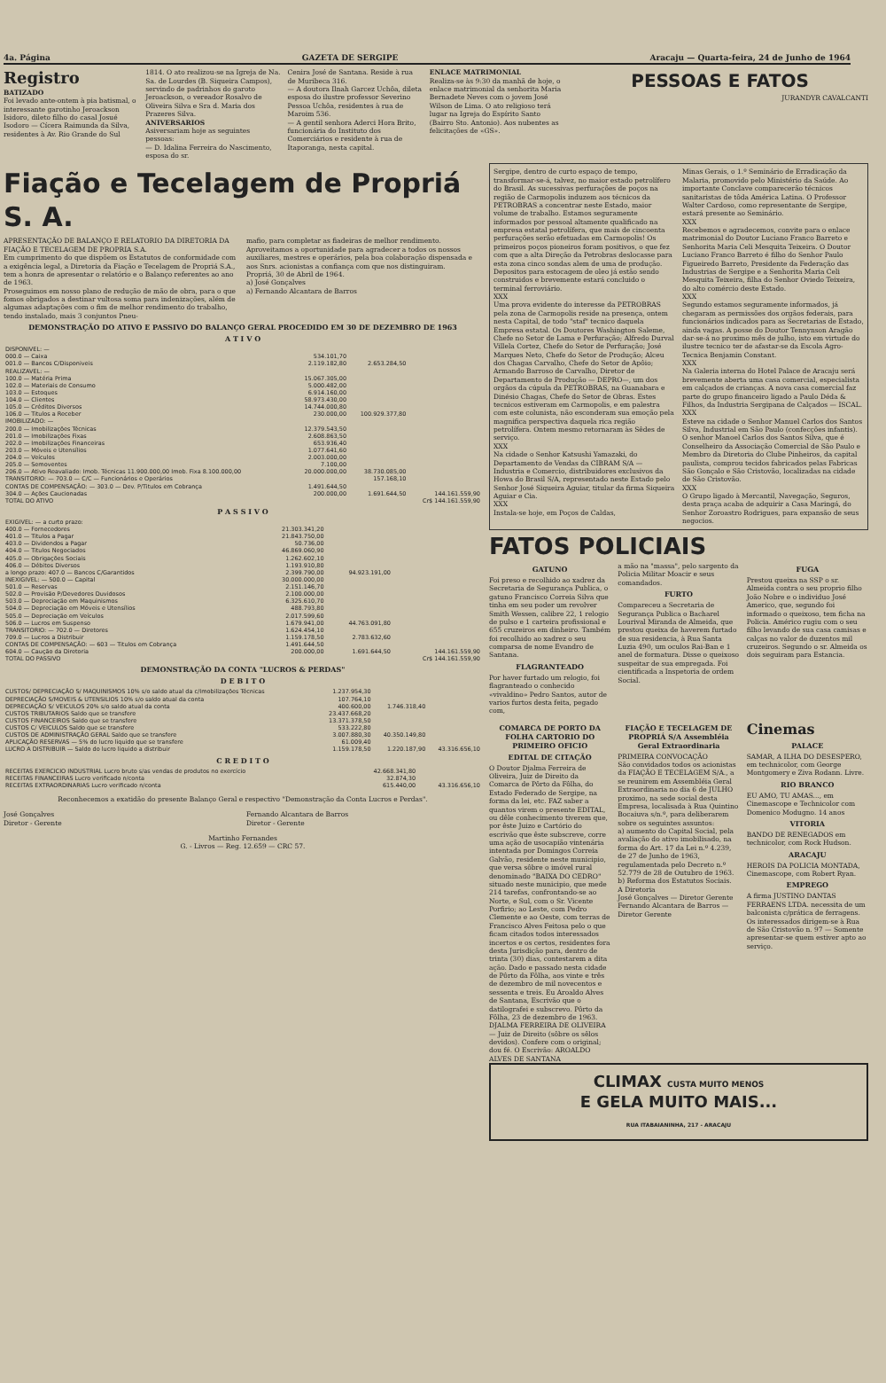4a. Página GAZETA DE SERGIPE Aracaju — Quarta-feira, 24 de Junho de 1964
Registro
BATIZADO
Foi levado ante-ontem à pia batismal, o interessante garotinho Jeroackson Isidoro, dileto filho do casal Josué Isodoro — Cícera Raimunda da Silva, residentes à Av. Rio Grande do Sul
1814. O ato realizou-se na Igreja de Na. Sa. de Lourdes (B. Siqueira Campos), servindo de padrinhos do garoto Jeroackson, o vereador Rosalvo de Oliveira Silva e Sra d. Maria dos Prazeres Silva.
ANIVERSARIOS
Asiversariam hoje as seguintes pessoas:
— D. Idalina Ferreira do Nascimento, esposa do sr.
Cenira José de Santana. Reside à rua de Muribeca 316.
— A doutora Ilnah Garcez Uchôa, dileta esposa do ilustre professor Severino Pessoa Uchôa, residentes à rua de Maroim 536.
— A gentil senhora Aderci Hora Brito, funcionária do Instituto dos Comerciários e residente à rua de Itaporanga, nesta capital.
ENLACE MATRIMONIAL
Realiza-se às 9:30 da manhã de hoje, o enlace matrimonial da senhorita Maria Bernadete Neves com o jovem José Wilson de Lima. O ato religioso terá lugar na Igreja do Espírito Santo (Bairro Sto. Antonio). Aos nubentes as felicitações de «GS».
PESSOAS E FATOS
JURANDYR CAVALCANTI
Fiação e Tecelagem de Propriá S. A.
APRESENTAÇÃO DE BALANÇO E RELATORIO DA DIRETORIA DA FIAÇÃO E TECELAGEM DE PROPRIA S.A.
Em cumprimento do que dispõem os Estatutos de conformidade com a exigência legal, a Diretoria da Fiação e Tecelagem de Propriá S.A., tem a honra de apresentar o relatório e o Balanço referentes ao ano de 1963.
Proseguimos em nosso plano de redução de mão de obra, para o que fomos obrigados a destinar vultosa soma para indenizações, além de algumas adaptações com o fim de melhor rendimento do trabalho, tendo instalado, mais 3 conjuntos Pneu-
mafio, para completar as fiadeiras de melhor rendimento.
Aproveitamos a oportunidade para agradecer a todos os nossos auxiliares, mestres e operários, pela boa colaboração dispensada e aos Snrs. acionistas a confiança com que nos distinguiram.
Propriá, 30 de Abril de 1964.
a) José Gonçalves
a) Fernando Alcantara de Barros
DEMONSTRAÇÃO DO ATIVO E PASSIVO DO BALANÇO GERAL PROCEDIDO EM 30 DE DEZEMBRO DE 1963
A T I V O
| DISPONIVEL: — | | | |
| 000.0 — Caixa | 534.101,70 | | |
| 001.0 — Bancos C/Disponiveis | 2.119.182,80 | 2.653.284,50 | |
| REALIZAVEL: — | | | |
| 100.0 — Matéria Prima | 15.067.305,00 | | |
| 102.0 — Materiais de Consumo | 5.000.482,00 | | |
| 103.0 — Estoques | 6.914.160,00 | | |
| 104.0 — Clientes | 58.973.430,00 | | |
| 105.0 — Créditos Diversos | 14.744.000,80 | | |
| 106.0 — Titulos a Receber | 230.000,00 | 100.929.377,80 | |
| IMOBILIZADO: — | | | |
| 200.0 — Imobilizações Técnicas | 12.379.543,50 | | |
| 201.0 — Imobilizações Fixas | 2.608.863,50 | | |
| 202.0 — Imobilizações Financeiras | 653.936,40 | | |
| 203.0 — Móveis e Utensílios | 1.077.641,60 | | |
| 204.0 — Veículos | 2.003.000,00 | | |
| 205.0 — Semoventes | 7.100,00 | | |
| 206.0 — Ativo Reavaliado: Imob. Técnicas 11.900.000,00 Imob. Fixa 8.100.000,00 | 20.000.000,00 | 38.730.085,00 | |
| TRANSITORIO: — 703.0 — C/C — Funcionários e Operários | | 157.168,10 | |
| CONTAS DE COMPENSAÇÃO: — 303.0 — Dev. P/Titulos em Cobrança | 1.491.644,50 | | |
| 304.0 — Ações Caucionadas | 200.000,00 | 1.691.644,50 | 144.161.559,90 |
| TOTAL DO ATIVO | | | Cr$ 144.161.559,90 |
P A S S I V O
| EXIGIVEL: — a curto prazo: | | | |
| 400.0 — Fornecedores | 21.303.341,20 | | |
| 401.0 — Titulos a Pagar | 21.843.750,00 | | |
| 403.0 — Dividendos a Pagar | 50.736,00 | | |
| 404.0 — Titulos Negociados | 46.869.060,90 | | |
| 405.0 — Obrigações Sociais | 1.262.602,10 | | |
| 406.0 — Débitos Diversos | 1.193.910,80 | | |
| a longo prazo: 407.0 — Bancos C/Garantidos | 2.399.790,00 | 94.923.191,00 | |
| INEXIGIVEL: — 500.0 — Capital | 30.000.000,00 | | |
| 501.0 — Reservas | 2.151.146,70 | | |
| 502.0 — Provisão P/Devedores Duvidosos | 2.100.000,00 | | |
| 503.0 — Depreciação em Maquinismos | 6.325.610,70 | | |
| 504.0 — Depreciação em Móveis e Utensílios | 488.793,80 | | |
| 505.0 — Depreciação em Veículos | 2.017.599,60 | | |
| 506.0 — Lucros em Suspenso | 1.679.941,00 | 44.763.091,80 | |
| TRANSITORIO: — 702.0 — Diretores | 1.624.454,10 | | |
| 709.0 — Lucros a Distribuir | 1.159.178,50 | 2.783.632,60 | |
| CONTAS DE COMPENSAÇÃO: — 603 — Titulos em Cobrança | 1.491.644,50 | | |
| 604.0 — Caução da Diretoria | 200.000,00 | 1.691.644,50 | 144.161.559,90 |
| TOTAL DO PASSIVO | | | Cr$ 144.161.559,90 |
DEMONSTRAÇÃO DA CONTA "LUCROS & PERDAS"
D E B I T O
| CUSTOS/ DEPRECIAÇÃO S/ MAQUINISMOS 10% s/o saldo atual da c/Imobilizações Técnicas | 1.237.954,30 | | |
| DEPRECIAÇÃO S/MOVEIS & UTENSILIOS 10% s/o saldo atual da conta | 107.764,10 | | |
| DEPRECIAÇÃO S/ VEICULOS 20% s/o saldo atual da conta | 400.600,00 | 1.746.318,40 | |
| CUSTOS TRIBUTARIOS Saldo que se transfere | 23.437.668,20 | | |
| CUSTOS FINANCEIROS Saldo que se transfere | 13.371.378,50 | | |
| CUSTOS C/ VEICULOS Saldo que se transfere | 533.222,80 | | |
| CUSTOS DE ADMINISTRAÇÃO GERAL Saldo que se transfere | 3.007.880,30 | 40.350.149,80 | |
| APLICAÇÃO RESERVAS — 5% do lucro liquido que se transfere | 61.009,40 | | |
| LUCRO A DISTRIBUIR — Saldo do lucro liquido a distribuir | 1.159.178,50 | 1.220.187,90 | 43.316.656,10 |
C R E D I T O
| RECEITAS EXERCICIO INDUSTRIAL Lucro bruto s/as vendas de produtos no exercício | | 42.668.341,80 | |
| RECEITAS FINANCEIRAS Lucro verificado n/conta | | 32.874,30 | |
| RECEITAS EXTRAORDINARIAS Lucro verificado n/conta | | 615.440,00 | 43.316.656,10 |
Reconhecemos a exatidão do presente Balanço Geral e respectivo "Demonstração da Conta Lucros e Perdas".
José Gonçalves
Diretor - Gerente
Fernando Alcantara de Barros
Diretor - Gerente
Martinho Fernandes
G. - Livros — Reg. 12.659 — CRC 57.
Sergipe, dentro de curto espaço de tempo, transformar-se-á, talvez, no maior estado petrolífero do Brasil. As sucessivas perfurações de poços na região de Carmopolis induzem aos técnicos da PETROBRAS a concentrar neste Estado, maior volume de trabalho. Estamos seguramente informados por pessoal altamente qualificado na empresa estatal petrolífera, que mais de cincoenta perfurações serão efetuadas em Carmopolis! Os primeiros poços pioneiros foram positivos, o que fez com que a alta Direção da Petrobras deslocasse para esta zona cinco sondas alem de uma de produção. Depositos para estocagem de oleo já estão sendo construidos e brevemente estará concluido o terminal ferroviário.
XXX
Uma prova evidente do interesse da PETROBRAS pela zona de Carmopolis reside na presença, ontem nesta Capital, de todo "staf" tecnico daquela Empresa estatal. Os Doutores Washington Saleme, Chefe no Setor de Lama e Perfuração; Alfredo Durval Villela Cortez, Chefe do Setor de Perfuração; José Marques Neto, Chefe do Setor de Produção; Alceu dos Chagas Carvalho, Chefe do Setor de Apôio; Armando Barroso de Carvalho, Diretor de Departamento de Produção — DEPRO—, um dos orgãos da cúpula da PETROBRAS, na Guanabara e Dinésio Chagas, Chefe do Setor de Obras. Estes tecnicos estiveram em Carmopolis, e em palestra com este colunista, não esconderam sua emoção pela magnifica perspectiva daquela rica região petrolífera. Ontem mesmo retornaram às Sêdes de serviço.
XXX
Na cidade o Senhor Katsushi Yamazaki, do Departamento de Vendas da CIBRAM S/A — Industria e Comercio, distribuidores exclusivos da Howa do Brasil S/A, representado neste Estado pelo Senhor José Siqueira Aguiar, titular da firma Siqueira Aguiar e Cia.
XXX
Instala-se hoje, em Poços de Caldas,
Minas Gerais, o 1.º Seminário de Erradicação da Malaria, promovido pelo Ministério da Saúde. Ao importante Conclave comparecerão técnicos sanitaristas de tôda América Latina. O Professor Walter Cardoso, como representante de Sergipe, estará presente ao Seminário.
XXX
Recebemos e agradecemos, convite para o enlace matrimonial do Doutor Luciano Franco Barreto e Senhorita Maria Celi Mesquita Teixeira. O Doutor Luciano Franco Barreto é filho do Senhor Paulo Figueiredo Barreto, Presidente da Federação das Industrias de Sergipe e a Senhorita Maria Celi Mesquita Teixeira, filha do Senhor Oviedo Teixeira, do alto comércio deste Estado.
XXX
Segundo estamos seguramente informados, já chegaram as permissões dos orgãos federais, para funcionários indicados para as Secretarias de Estado, ainda vagas. A posse do Doutor Tennynson Aragão dar-se-á no proximo mês de julho, isto em virtude do ilustre tecnico ter de afastar-se da Escola Agro-Tecnica Benjamin Constant.
XXX
Na Galeria interna do Hotel Palace de Aracaju será brevemente aberta uma casa comercial, especialista em calçados de crianças. A nova casa comercial faz parte do grupo financeiro ligado a Paulo Déda & Filhos, da Industria Sergipana de Calçados — ISCAL.
XXX
Esteve na cidade o Senhor Manuel Carlos dos Santos Silva, Industrial em São Paulo (confecções infantis). O senhor Manoel Carlos dos Santos Silva, que é Conselheiro da Associação Comercial de São Paulo e Membro da Diretoria do Clube Pinheiros, da capital paulista, comprou tecidos fabricados pelas Fabricas São Gonçalo e São Cristovão, localizadas na cidade de São Cristovão.
XXX
O Grupo ligado à Mercantil, Navegação, Seguros, desta praça acaba de adquirir a Casa Maringá, do Senhor Zoroastro Rodrigues, para expansão de seus negocios.
FATOS POLICIAIS
GATUNO
Foi preso e recolhido ao xadrez da Secretaria de Segurança Publica, o gatuno Francisco Correia Silva que tinha em seu poder um revolver Smith Wessen, calibre 22, 1 relogio de pulso e 1 carteira profissional e 655 cruzeiros em dinheiro. Também foi recolhido ao xadrez o seu comparsa de nome Evandro de Santana.
FLAGRANTEADO
Por haver furtado um relogio, foi flagranteado o conhecido «vivaldino» Pedro Santos, autor de varios furtos desta feita, pegado com,
a mão na "massa", pelo sargento da Policia Militar Moacir e seus comandados.
FURTO
Compareceu a Secretaria de Segurança Publica o Bacharel Lourival Miranda de Almeida, que prestou queixa de haverem furtado de sua residencia, à Rua Santa Luzia 490, um oculos Rai-Ban e 1 anel de formatura. Disse o queixoso suspeitar de sua empregada. Foi cientificada a Inspetoria de ordem Social.
FUGA
Prestou queixa na SSP o sr. Almeida contra o seu proprio filho João Nobre e o individuo José Americo, que, segundo foi informado o queixoso, tem ficha na Policia. Américo rugiu com o seu filho levando de sua casa camisas e calças no valor de duzentos mil cruzeiros. Segundo o sr. Almeida os dois seguiram para Estancia.
COMARCA DE PORTO DA FOLHA CARTORIO DO PRIMEIRO OFICIO
EDITAL DE CITAÇÃO
O Doutor Djalma Ferreira de Oliveira, Juiz de Direito da Comarca de Pôrto da Fôlha, do Estado Federado de Sergipe, na forma da lei, etc. FAZ saber a quantos virem o presente EDITAL, ou dêle conhecimento tiverem que, por êste Juizo e Cartório do escrivão que êste subscreve, corre uma ação de usocapião vintenária intentada por Domingos Correia Galvão, residente neste municipio, que versa sôbre o imóvel rural denominado "BAIXA DO CEDRO" situado neste municipio, que mede 214 tarefas, confrontando-se ao Norte, e Sul, com o Sr. Vicente Porfirio; ao Leste, com Pedro Clemente e ao Oeste, com terras de Francisco Alves Feitosa pelo o que ficam citados todos interessados incertos e os certos, residentes fora desta Jurisdição para, dentro de trinta (30) dias, contestarem a dita ação. Dado e passado nesta cidade de Pôrto da Fôlha, aos vinte e três de dezembro de mil novecentos e sessenta e treis. Eu Aroaldo Alves de Santana, Escrivão que o datilografei e subscrevo. Pôrto da Fôlha, 23 de dezembro de 1963. DJALMA FERREIRA DE OLIVEIRA — Juiz de Direito (sôbre os sêlos devidos). Confere com o original; dou fé. O Escrivão: AROALDO ALVES DE SANTANA
FIAÇÃO E TECELAGEM DE PROPRIÁ S/A Assembléia Geral Extraordinaria
PRIMEIRA CONVOCAÇÃO
São convidados todos os acionistas da FIAÇÃO E TECELAGEM S/A., a se reunirem em Assembléia Geral Extraordinaria no dia 6 de JULHO proximo, na sede social desta Empresa, localisada à Rua Quintino Bocaiuva s/n.º, para deliberarem sobre os seguintes assuntos:
a) aumento do Capital Social, pela avaliação do ativo imobilisado, na forma do Art. 17 da Lei n.º 4.239, de 27 de Junho de 1963, regulamentada pelo Decreto n.º 52.779 de 28 de Outubro de 1963.
b) Reforma dos Estatutos Sociais.
A Diretoria
José Gonçalves — Diretor Gerente
Fernando Alcantara de Barros — Diretor Gerente
Cinemas
PALACE
SAMAR, A ILHA DO DESESPERO, em technicolor, com George Montgomery e Ziva Rodann. Livre.
RIO BRANCO
EU AMO, TU AMAS..., em Cinemascope e Technicolor com Domenico Modugno. 14 anos
VITORIA
BANDO DE RENEGADOS em technicolor, com Rock Hudson.
ARACAJU
HEROIS DA POLICIA MONTADA, Cinemascope, com Robert Ryan.
EMPREGO
A firma JUSTINO DANTAS FERRAENS LTDA. necessita de um balconista c/prática de ferragens. Os interessados dirigem-se à Rua de São Cristovão n. 97 — Somente apresentar-se quem estiver apto ao serviço.
CLIMAX CUSTA MUITO MENOS
E GELA MUITO MAIS...
RUA ITABAIANINHA, 217 - ARACAJU